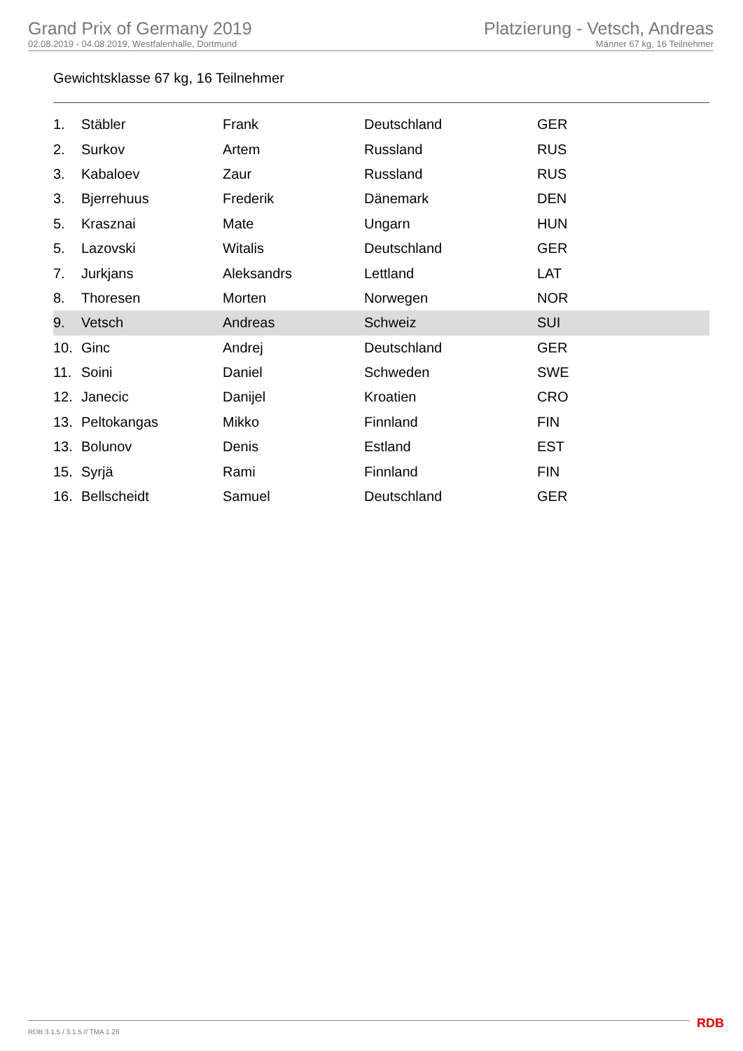Grand Prix of Germany 2019
02.08.2019 - 04.08.2019, Westfalenhalle, Dortmund
Platzierung - Vetsch, Andreas
Männer 67 kg, 16 Teilnehmer
Gewichtsklasse 67 kg, 16 Teilnehmer
| 1. | Stäbler | Frank | Deutschland | GER |
| 2. | Surkov | Artem | Russland | RUS |
| 3. | Kabaloev | Zaur | Russland | RUS |
| 3. | Bjerrehuus | Frederik | Dänemark | DEN |
| 5. | Krasznai | Mate | Ungarn | HUN |
| 5. | Lazovski | Witalis | Deutschland | GER |
| 7. | Jurkjans | Aleksandrs | Lettland | LAT |
| 8. | Thoresen | Morten | Norwegen | NOR |
| 9. | Vetsch | Andreas | Schweiz | SUI |
| 10. | Ginc | Andrej | Deutschland | GER |
| 11. | Soini | Daniel | Schweden | SWE |
| 12. | Janecic | Danijel | Kroatien | CRO |
| 13. | Peltokangas | Mikko | Finnland | FIN |
| 13. | Bolunov | Denis | Estland | EST |
| 15. | Syrjä | Rami | Finnland | FIN |
| 16. | Bellscheidt | Samuel | Deutschland | GER |
RDB 3.1.5 / 3.1.5 // TMA 1.26 RDB